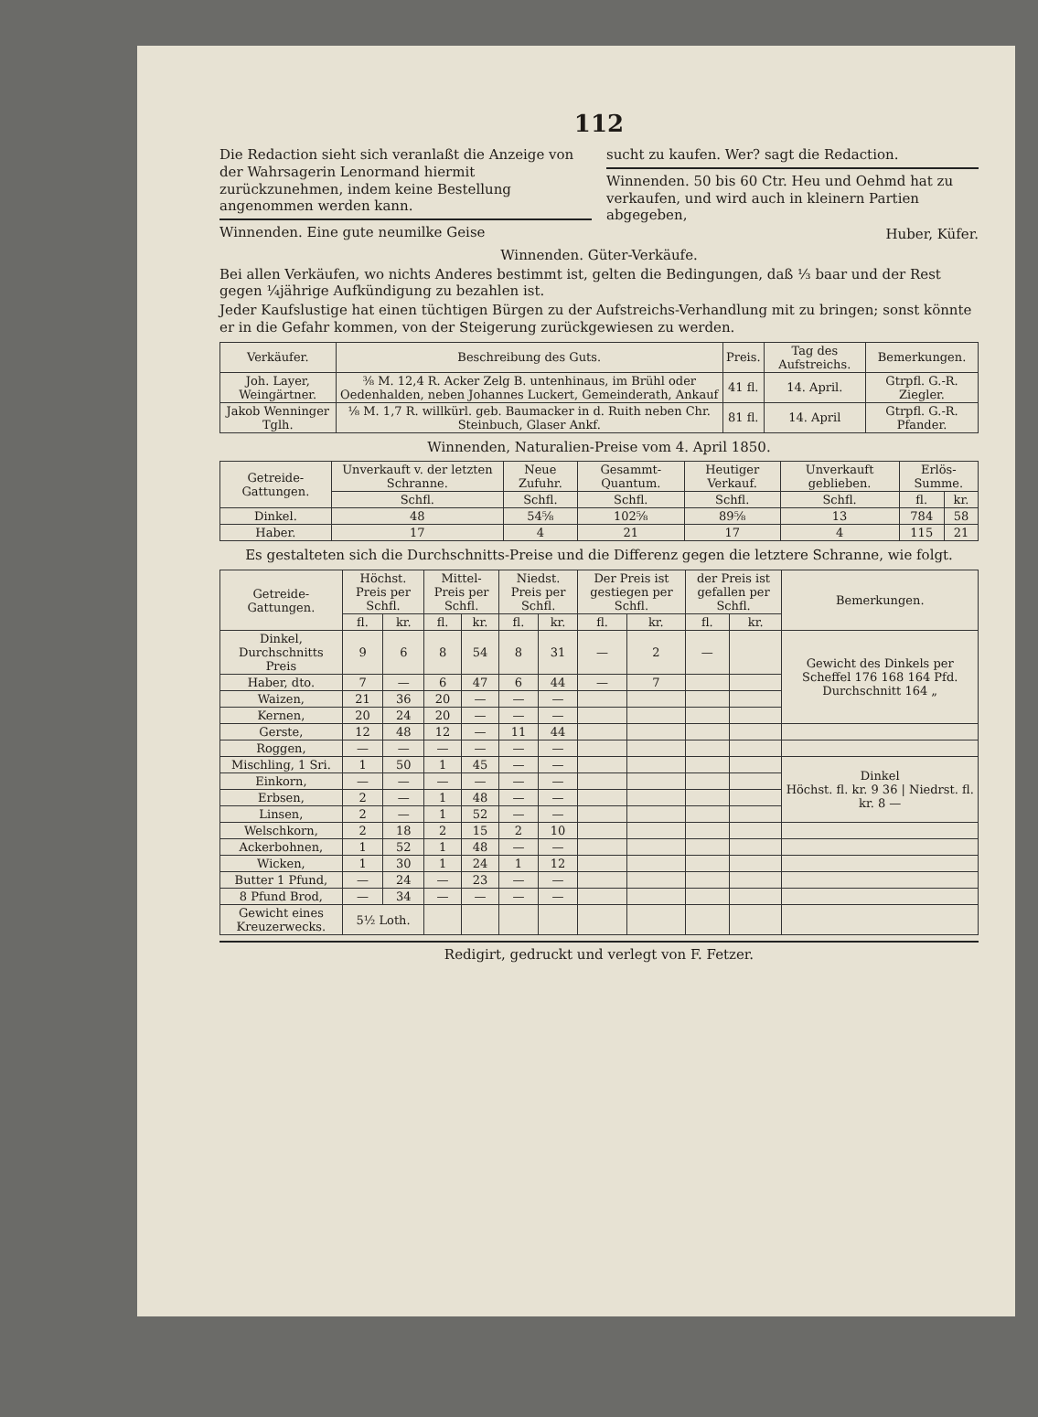112
Die Redaction sieht sich veranlaßt die Anzeige von der Wahrsagerin Lenormand hiermit zurückzunehmen, indem keine Bestellung angenommen werden kann.
Winnenden. Eine gute neumilke Geise
sucht zu kaufen. Wer? sagt die Redaction.
Winnenden. 50 bis 60 Ctr. Heu und Oehmd hat zu verkaufen, und wird auch in kleinern Partien abgegeben,
Huber, Küfer.
Winnenden. Güter-Verkäufe.
Bei allen Verkäufen, wo nichts Anderes bestimmt ist, gelten die Bedingungen, daß ⅓ baar und der Rest gegen ¼jährige Aufkündigung zu bezahlen ist.
Jeder Kaufslustige hat einen tüchtigen Bürgen zu der Aufstreichs-Verhandlung mit zu bringen; sonst könnte er in die Gefahr kommen, von der Steigerung zurückgewiesen zu werden.
| Verkäufer. | Beschreibung des Guts. | Preis. | Tag des Aufstreichs. | Bemerkungen. |
| --- | --- | --- | --- | --- |
| Joh. Layer, Weingärtner. | ⅜ M. 12,4 R. Acker Zelg B. untenhinaus, im Brühl oder Oedenhalden, neben Johannes Luckert, Gemeinderath, Ankauf | 41 fl. | 14. April. | Gtrpfl. G.-R. Ziegler. |
| Jakob Wenninger Tglh. | ⅛ M. 1,7 R. willkürl. geb. Baumacker in d. Ruith neben Chr. Steinbuch, Glaser Ankf. | 81 fl. | 14. April | Gtrpfl. G.-R. Pfander. |
Winnenden, Naturalien-Preise vom 4. April 1850.
| Getreide-Gattungen. | Unverkauft v. der letzten Schranne. | Neue Zufuhr. | Gesammt-Quantum. | Heutiger Verkauf. | Unverkauft geblieben. | Erlös-Summe. | |
| --- | --- | --- | --- | --- | --- | --- | --- |
| | Schfl. | Schfl. | Schfl. | Schfl. | Schfl. | fl. | kr. |
| Dinkel. | 48 | 54⅝ | 102⅝ | 89⅝ | 13 | 784 | 58 |
| Haber. | 17 | 4 | 21 | 17 | 4 | 115 | 21 |
Es gestalteten sich die Durchschnitts-Preise und die Differenz gegen die letztere Schranne, wie folgt.
| Getreide-Gattungen. | Höchst. Preis per Schfl. | | Mittel-Preis per Schfl. | | Niedst. Preis per Schfl. | | Der Preis ist gestiegen per Schfl. | | der Preis ist gefallen per Schfl. | | Bemerkungen. |
| --- | --- | --- | --- | --- | --- | --- | --- | --- | --- | --- | --- |
| | fl. | kr. | fl. | kr. | fl. | kr. | fl. | kr. | fl. | kr. | |
| Dinkel, Durchschnitts Preis | 9 | 6 | 8 | 54 | 8 | 31 | — | 2 | — | | Gewicht des Dinkels per Scheffel 176 168 164 Pfd. Durchschnitt 164 „ |
| Haber, dto. | 7 | — | 6 | 47 | 6 | 44 | — | 7 | | | |
| Waizen, | 21 | 36 | 20 | — | — | — | | | | | |
| Kernen, | 20 | 24 | 20 | — | — | — | | | | | |
| Gerste, | 12 | 48 | 12 | — | 11 | 44 | | | | | |
| Roggen, | — | — | — | — | — | — | | | | | |
| Mischling, 1 Sri. | 1 | 50 | 1 | 45 | — | — | | | | | Dinkel Höchst. fl. kr. 9 36 / Niedrst. fl. kr. 8 — |
| Einkorn, | — | — | — | — | — | — | | | | | |
| Erbsen, | 2 | — | 1 | 48 | — | — | | | | | |
| Linsen, | 2 | — | 1 | 52 | — | — | | | | | |
| Welschkorn, | 2 | 18 | 2 | 15 | 2 | 10 | | | | | |
| Ackerbohnen, | 1 | 52 | 1 | 48 | — | — | | | | | |
| Wicken, | 1 | 30 | 1 | 24 | 1 | 12 | | | | | |
| Butter 1 Pfund, | — | 24 | — | 23 | — | — | | | | | |
| 8 Pfund Brod, | — | 34 | — | — | — | — | | | | | |
| Gewicht eines Kreuzerwecks. | 5½ Loth. | | | | | | | | | | |
Redigirt, gedruckt und verlegt von F. Fetzer.